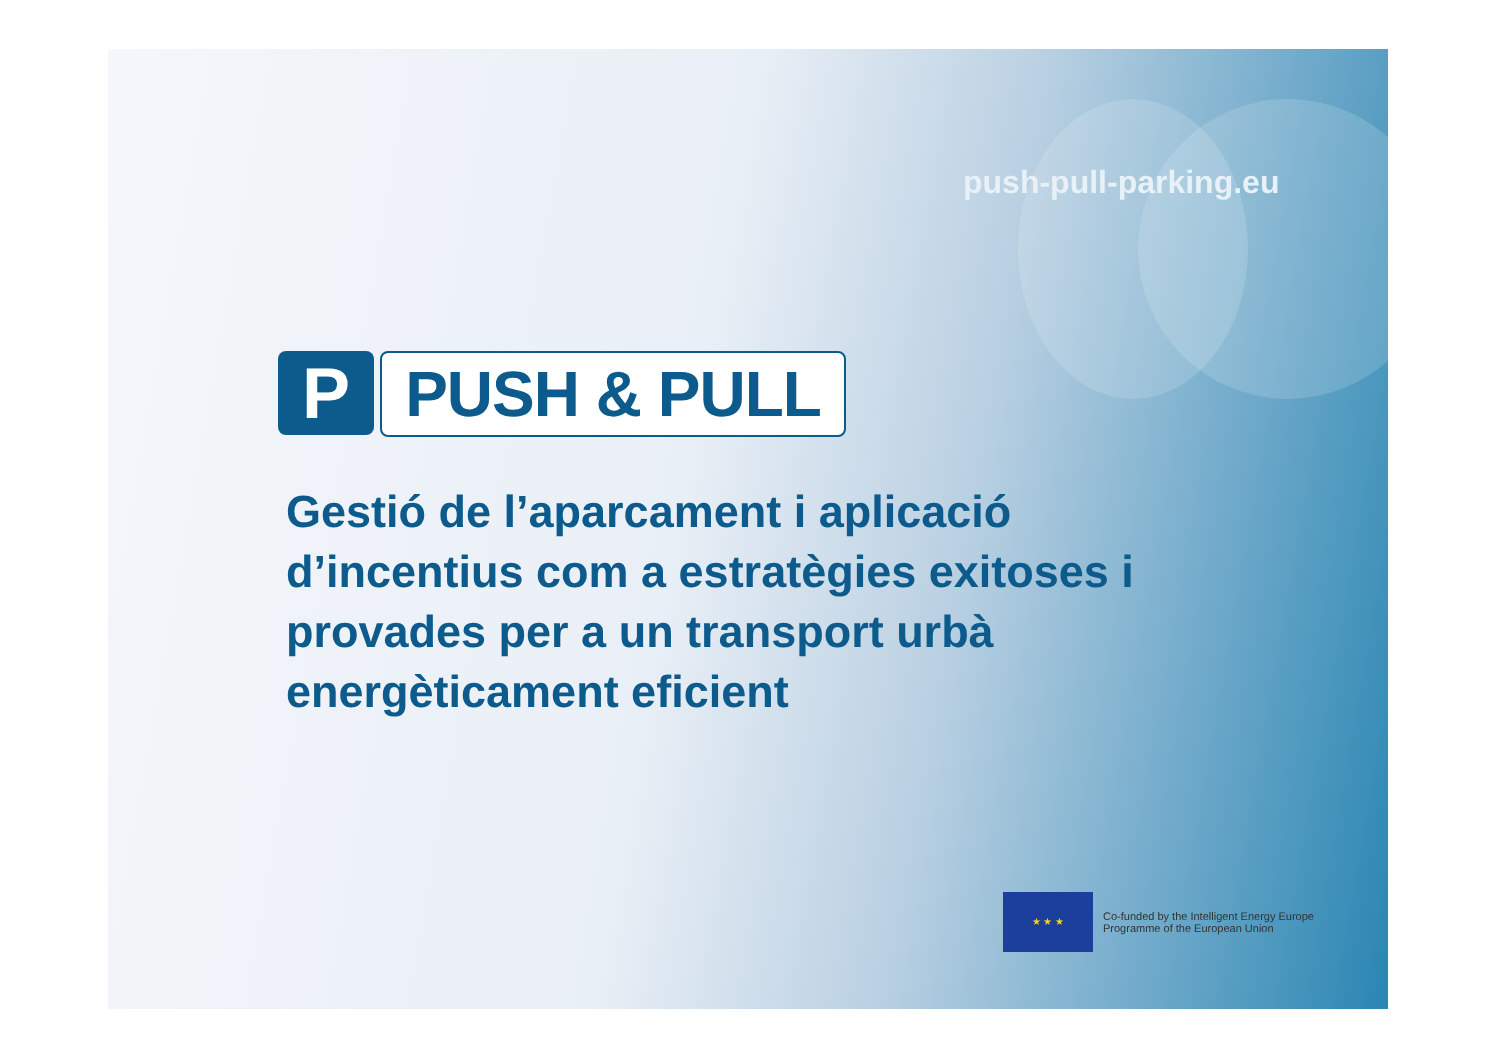push-pull-parking.eu
P
PUSH & PULL
Gestió de l’aparcament i aplicació d’incentius com a estratègies exitoses i provades per a un transport urbà energèticament eficient
★ ★ ★
Co-funded by the Intelligent Energy Europe
Programme of the European Union